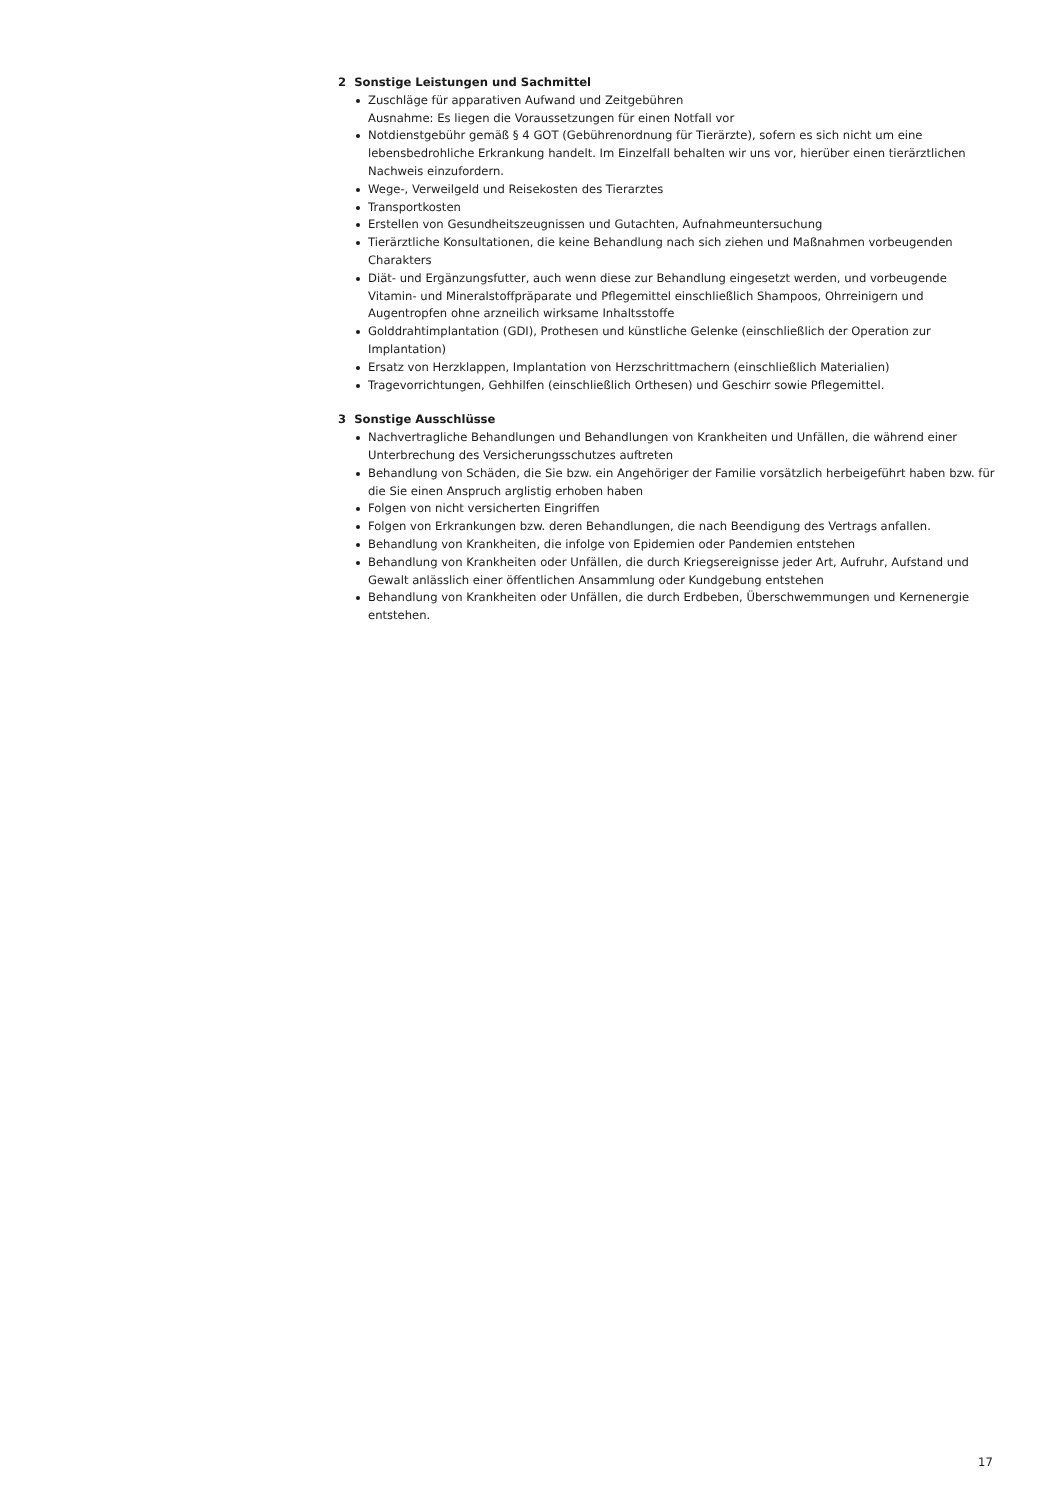2 Sonstige Leistungen und Sachmittel
Zuschläge für apparativen Aufwand und Zeitgebühren
Ausnahme: Es liegen die Voraussetzungen für einen Notfall vor
Notdienstgebühr gemäß § 4 GOT (Gebührenordnung für Tierärzte), sofern es sich nicht um eine lebensbedrohliche Erkrankung handelt. Im Einzelfall behalten wir uns vor, hierüber einen tierärzt­lichen Nachweis einzufordern.
Wege-, Verweilgeld und Reisekosten des Tierarztes
Transportkosten
Erstellen von Gesundheitszeugnissen und Gutachten, Aufnahmeuntersuchung
Tierärztliche Konsultationen, die keine Behandlung nach sich ziehen und Maßnahmen vorbeugenden Charakters
Diät- und Ergänzungsfutter, auch wenn diese zur Behandlung eingesetzt werden, und vorbeugende Vitamin- und Mineralstoffpräparate und Pflegemittel einschließlich Shampoos, Ohrreinigern und Augentropfen ohne arzneilich wirksame Inhaltsstoffe
Golddrahtimplantation (GDI), Prothesen und künstliche Gelenke (einschließlich der Operation zur Implantation)
Ersatz von Herzklappen, Implantation von Herzschrittmachern (einschließlich Materialien)
Tragevorrichtungen, Gehhilfen (einschließlich Orthesen) und Geschirr sowie Pflegemittel.
3 Sonstige Ausschlüsse
Nachvertragliche Behandlungen und Behandlungen von Krankheiten und Unfällen, die während einer Unterbrechung des Versicherungsschutzes auftreten
Behandlung von Schäden, die Sie bzw. ein Angehöriger der Familie vorsätzlich herbeigeführt haben bzw. für die Sie einen Anspruch arglistig erhoben haben
Folgen von nicht versicherten Eingriffen
Folgen von Erkrankungen bzw. deren Behandlungen, die nach Beendigung des Vertrags anfallen.
Behandlung von Krankheiten, die infolge von Epidemien oder Pandemien entstehen
Behandlung von Krankheiten oder Unfällen, die durch Kriegsereignisse jeder Art, Aufruhr, Aufstand und Gewalt anlässlich einer öffentlichen Ansammlung oder Kundgebung entstehen
Behandlung von Krankheiten oder Unfällen, die durch Erdbeben, Überschwemmungen und Kernener­gie entstehen.
17